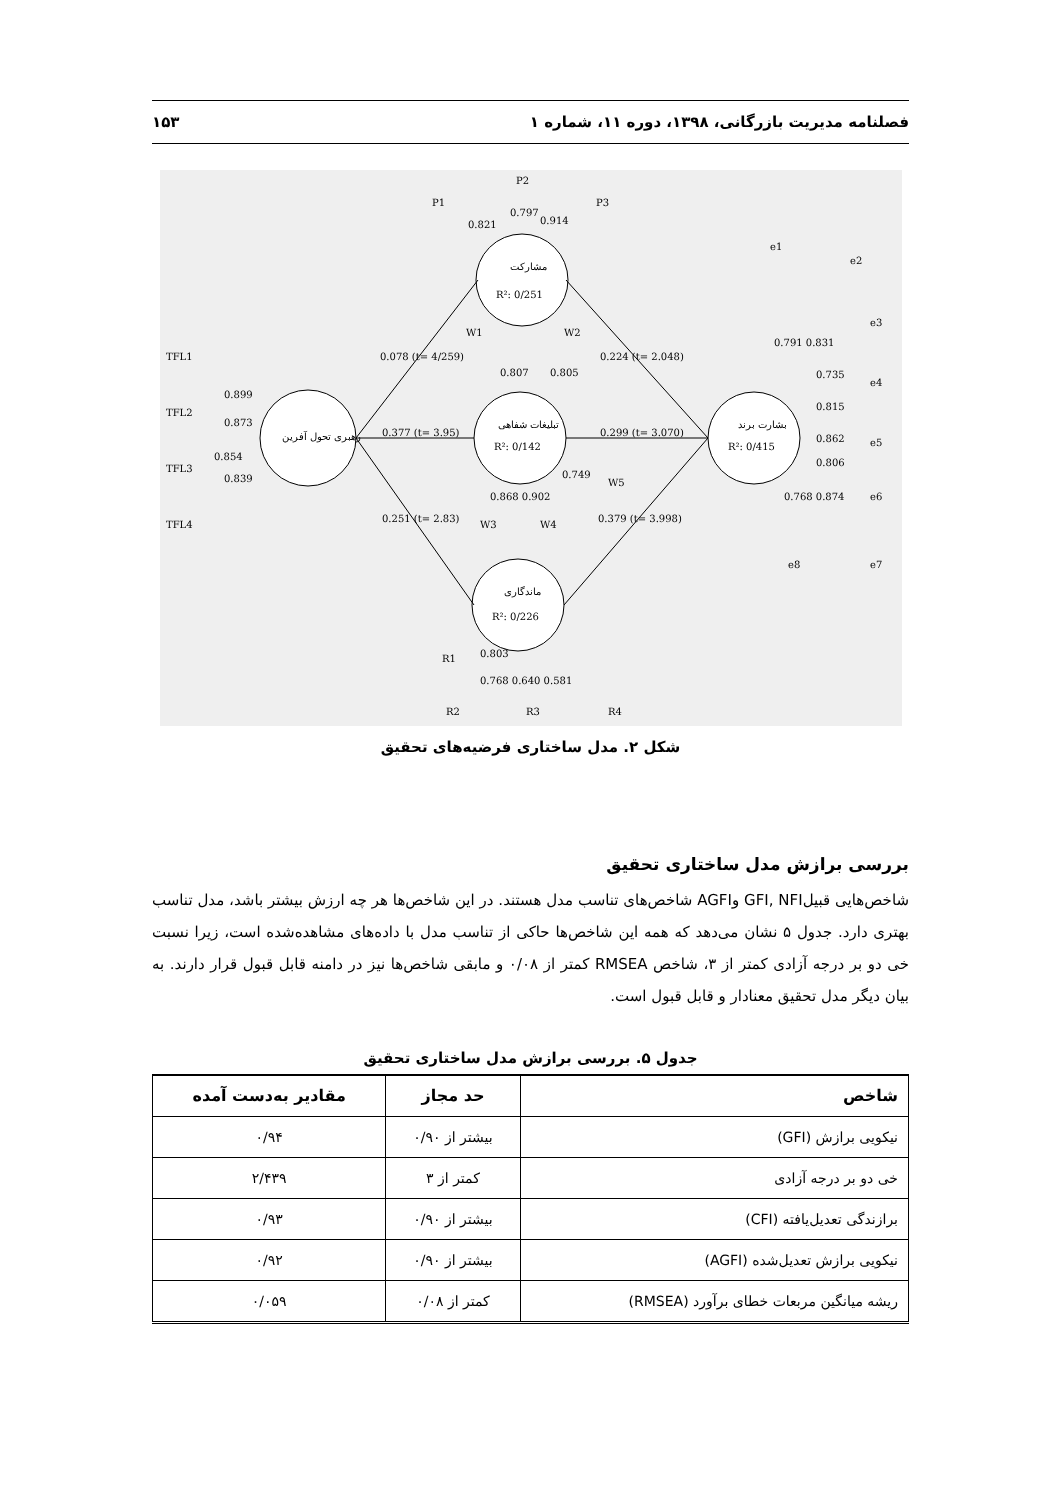۱۵۳ فصلنامه مدیریت بازرگانی، ۱۳۹۸، دوره ۱۱، شماره ۱
رهبری تحول آفرین
مشارکت
R²: 0/251
تبلیغات شفاهی
R²: 0/142
ماندگاری
R²: 0/226
بشارت برند
R²: 0/415
0.078 (t= 4/259)
0.377 (t= 3.95)
0.251 (t= 2.83)
0.224 (t= 2.048)
0.299 (t= 3.070)
0.379 (t= 3.998)
TFL1
TFL2
TFL3
TFL4
0.899
0.873
0.854
0.839
P1
P2
P3
0.821
0.797
0.914
W1
W2
0.807
0.805
W3
W4
W5
0.868 0.902
0.749
R1
R2
R3
R4
0.803
0.768 0.640 0.581
e1
e2
e3
e4
e5
e6
e7
e8
0.791 0.831
0.735
0.815
0.862
0.806
0.768 0.874
شکل ۲. مدل ساختاری فرضیه‌های تحقیق
بررسی برازش مدل ساختاری تحقیق
شاخص‌هایی قبیلGFI, NFI وAGFI شاخص‌های تناسب مدل هستند. در این شاخص‌ها هر چه ارزش بیشتر باشد، مدل تناسب بهتری دارد. جدول ۵ نشان می‌دهد که همه این شاخص‌ها حاکی از تناسب مدل با داده‌های مشاهده‌شده است، زیرا نسبت خی دو بر درجه آزادی کمتر از ۳، شاخص RMSEA کمتر از ۰/۰۸ و مابقی شاخص‌ها نیز در دامنه قابل قبول قرار دارند. به بیان دیگر مدل تحقیق معنادار و قابل قبول است.
جدول ۵. بررسی برازش مدل ساختاری تحقیق
| شاخص | حد مجاز | مقادیر به‌دست آمده |
| --- | --- | --- |
| نیکویی برازش (GFI) | بیشتر از ۰/۹۰ | ۰/۹۴ |
| خی دو بر درجه آزادی | کمتر از ۳ | ۲/۴۳۹ |
| برازندگی تعدیل‌یافته (CFI) | بیشتر از ۰/۹۰ | ۰/۹۳ |
| نیکویی برازش تعدیل‌شده (AGFI) | بیشتر از ۰/۹۰ | ۰/۹۲ |
| ریشه میانگین مربعات خطای برآورد (RMSEA) | کمتر از ۰/۰۸ | ۰/۰۵۹ |